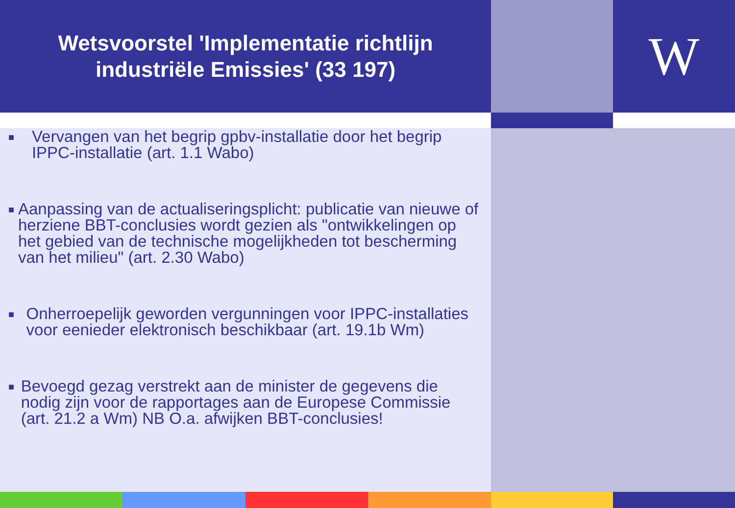Wetsvoorstel 'Implementatie richtlijn
industriële Emissies' (33 197)
W
■ Vervangen van het begrip gpbv-installatie door het begrip IPPC-installatie (art. 1.1 Wabo)
■ Aanpassing van de actualiseringsplicht: publicatie van nieuwe of herziene BBT-conclusies wordt gezien als "ontwikkelingen op het gebied van de technische mogelijkheden tot bescherming van het milieu" (art. 2.30 Wabo)
■ Onherroepelijk geworden vergunningen voor IPPC-installaties voor eenieder elektronisch beschikbaar (art. 19.1b Wm)
■ Bevoegd gezag verstrekt aan de minister de gegevens die nodig zijn voor de rapportages aan de Europese Commissie (art. 21.2 a Wm) NB O.a. afwijken BBT-conclusies!